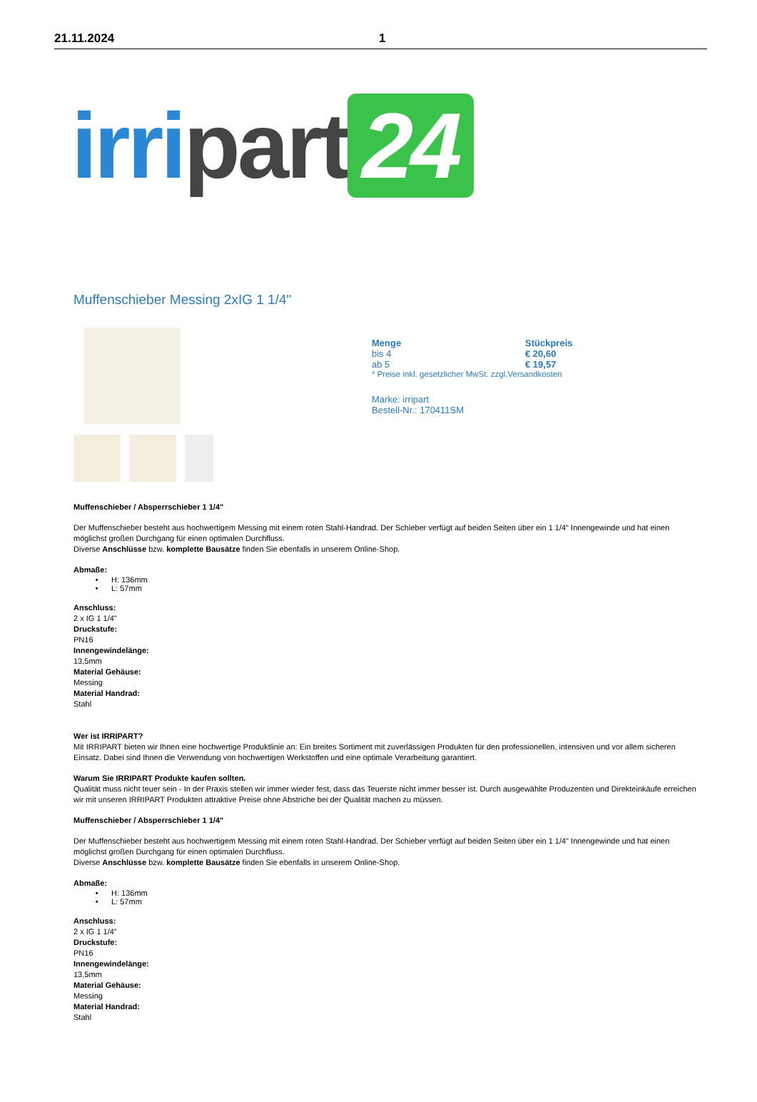21.11.2024 1
irri part 24
Muffenschieber Messing 2xIG 1 1/4"
| Menge | Stückpreis |
| --- | --- |
| bis 4 | € 20,60 |
| ab 5 | € 19,57 |
| * Preise inkl. gesetzlicher MwSt. zzgl.Versandkosten | |
Marke: irripart
Bestell-Nr.: 170411SM
Muffenschieber / Absperrschieber 1 1/4"
Der Muffenschieber besteht aus hochwertigem Messing mit einem roten Stahl-Handrad. Der Schieber verfügt auf beiden Seiten über ein 1 1/4" Innengewinde und hat einen möglichst großen Durchgang für einen optimalen Durchfluss.
Diverse Anschlüsse bzw. komplette Bausätze finden Sie ebenfalls in unserem Online-Shop.
Abmaße:
H: 136mm
L: 57mm
Anschluss:
2 x IG 1 1/4"
Druckstufe:
PN16
Innengewindelänge:
13,5mm
Material Gehäuse:
Messing
Material Handrad:
Stahl
Wer ist IRRIPART?
Mit IRRIPART bieten wir Ihnen eine hochwertige Produktlinie an: Ein breites Sortiment mit zuverlässigen Produkten für den professionellen, intensiven und vor allem sicheren Einsatz. Dabei sind Ihnen die Verwendung von hochwertigen Werkstoffen und eine optimale Verarbeitung garantiert.
Warum Sie IRRIPART Produkte kaufen sollten.
Qualität muss nicht teuer sein - In der Praxis stellen wir immer wieder fest, dass das Teuerste nicht immer besser ist. Durch ausgewählte Produzenten und Direkteinkäufe erreichen wir mit unseren IRRIPART Produkten attraktive Preise ohne Abstriche bei der Qualität machen zu müssen.
Muffenschieber / Absperrschieber 1 1/4"
Der Muffenschieber besteht aus hochwertigem Messing mit einem roten Stahl-Handrad. Der Schieber verfügt auf beiden Seiten über ein 1 1/4" Innengewinde und hat einen möglichst großen Durchgang für einen optimalen Durchfluss.
Diverse Anschlüsse bzw. komplette Bausätze finden Sie ebenfalls in unserem Online-Shop.
Abmaße:
H: 136mm
L: 57mm
Anschluss:
2 x IG 1 1/4"
Druckstufe:
PN16
Innengewindelänge:
13,5mm
Material Gehäuse:
Messing
Material Handrad:
Stahl